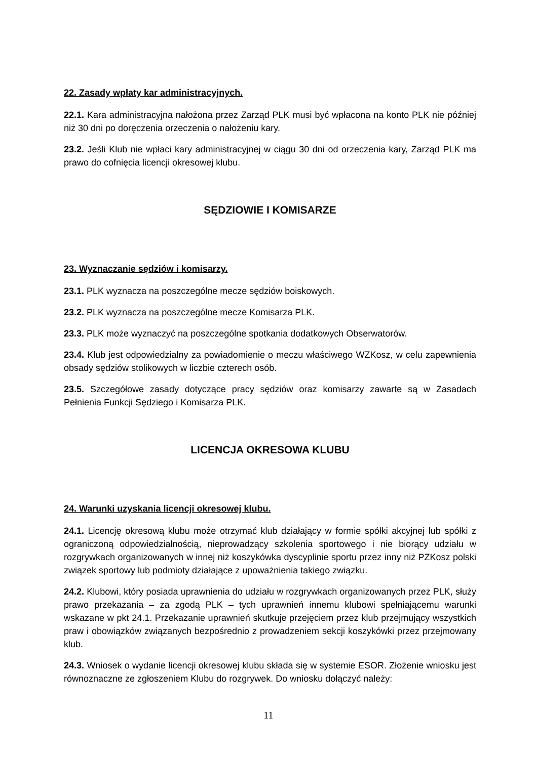22. Zasady wpłaty kar administracyjnych.
22.1. Kara administracyjna nałożona przez Zarząd PLK musi być wpłacona na konto PLK nie później niż 30 dni po doręczenia orzeczenia o nałożeniu kary.
23.2. Jeśli Klub nie wpłaci kary administracyjnej w ciągu 30 dni od orzeczenia kary, Zarząd PLK ma prawo do cofnięcia licencji okresowej klubu.
SĘDZIOWIE I KOMISARZE
23. Wyznaczanie sędziów i komisarzy.
23.1. PLK wyznacza na poszczególne mecze sędziów boiskowych.
23.2. PLK wyznacza na poszczególne mecze Komisarza PLK.
23.3. PLK może wyznaczyć na poszczególne spotkania dodatkowych Obserwatorów.
23.4. Klub jest odpowiedzialny za powiadomienie o meczu właściwego WZKosz, w celu zapewnienia obsady sędziów stolikowych w liczbie czterech osób.
23.5. Szczegółowe zasady dotyczące pracy sędziów oraz komisarzy zawarte są w Zasadach Pełnienia Funkcji Sędziego i Komisarza PLK.
LICENCJA OKRESOWA KLUBU
24. Warunki uzyskania licencji okresowej klubu.
24.1. Licencję okresową klubu może otrzymać klub działający w formie spółki akcyjnej lub spółki z ograniczoną odpowiedzialnością, nieprowadzący szkolenia sportowego i nie biorący udziału w rozgrywkach organizowanych w innej niż koszykówka dyscyplinie sportu przez inny niż PZKosz polski związek sportowy lub podmioty działające z upoważnienia takiego związku.
24.2. Klubowi, który posiada uprawnienia do udziału w rozgrywkach organizowanych przez PLK, służy prawo przekazania – za zgodą PLK – tych uprawnień innemu klubowi spełniającemu warunki wskazane w pkt 24.1. Przekazanie uprawnień skutkuje przejęciem przez klub przejmujący wszystkich praw i obowiązków związanych bezpośrednio z prowadzeniem sekcji koszykówki przez przejmowany klub.
24.3. Wniosek o wydanie licencji okresowej klubu składa się w systemie ESOR. Złożenie wniosku jest równoznaczne ze zgłoszeniem Klubu do rozgrywek. Do wniosku dołączyć należy:
11